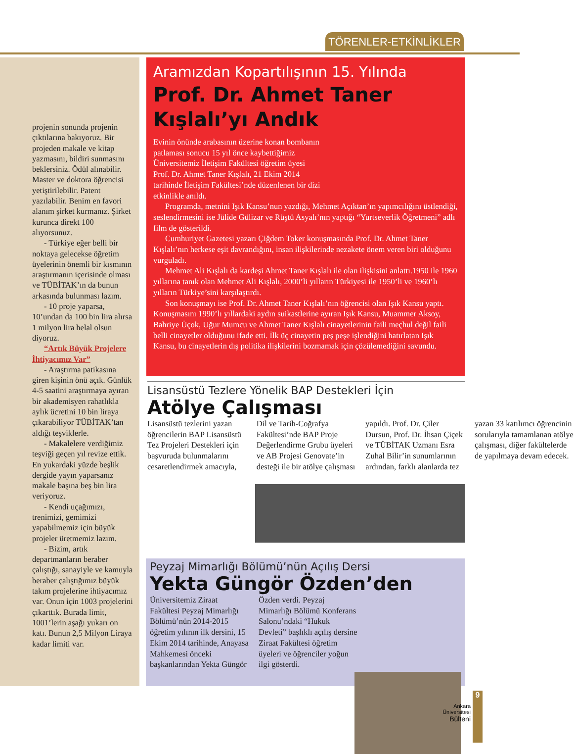TÖRENLER-ETKİNLİKLER
projenin sonunda projenin çıktılarına bakıyoruz. Bir projeden makale ve kitap yazmasını, bildiri sunmasını beklersiniz. Ödül alınabilir. Master ve doktora öğrencisi yetiştirilebilir. Patent yazılabilir. Benim en favori alanım şirket kurmanız. Şirket kurunca direkt 100 alıyorsunuz.
- Türkiye eğer belli bir noktaya gelecekse öğretim üyelerinin önemli bir kısmının araştırmanın içerisinde olması ve TÜBİTAK’ın da bunun arkasında bulunması lazım.
- 10 proje yaparsa, 10’undan da 100 bin lira alırsa 1 milyon lira helal olsun diyoruz.
“Artık Büyük Projelere İhtiyacımız Var”
- Araştırma patikasına giren kişinin önü açık. Günlük 4-5 saatini araştırmaya ayıran bir akademisyen rahatlıkla aylık ücretini 10 bin liraya çıkarabiliyor TÜBİTAK’tan aldığı teşviklerle.
- Makalelere verdiğimiz teşviği geçen yıl revize ettik. En yukardaki yüzde beşlik dergide yayın yaparsanız makale başına beş bin lira veriyoruz.
- Kendi uçağımızı, trenimizi, gemimizi yapabilmemiz için büyük projeler üretmemiz lazım.
- Bizim, artık departmanların beraber çalıştığı, sanayiyle ve kamuyla beraber çalıştığımız büyük takım projelerine ihtiyacımız var. Onun için 1003 projelerini çıkarttık. Burada limit, 1001’lerin aşağı yukarı on katı. Bunun 2,5 Milyon Liraya kadar limiti var.
Aramızdan Kopartılışının 15. Yılında
Prof. Dr. Ahmet Taner Kışlalı’yı Andık
Evinin önünde arabasının üzerine konan bombanın patlaması sonucu 15 yıl önce kaybettiğimiz Üniversitemiz İletişim Fakültesi öğretim üyesi Prof. Dr. Ahmet Taner Kışlalı, 21 Ekim 2014 tarihinde İletişim Fakültesi’nde düzenlenen bir dizi etkinlikle anıldı.
Programda, metnini Işık Kansu’nun yazdığı, Mehmet Açıktan’ın yapımcılığını üstlendiği, seslendirmesini ise Jülide Gülizar ve Rüştü Asyalı’nın yaptığı “Yurtseverlik Öğretmeni” adlı film de gösterildi.
Cumhuriyet Gazetesi yazarı Çiğdem Toker konuşmasında Prof. Dr. Ahmet Taner Kışlalı’nın herkese eşit davrandığını, insan ilişkilerinde nezakete önem veren biri olduğunu vurguladı.
Mehmet Ali Kışlalı da kardeşi Ahmet Taner Kışlalı ile olan ilişkisini anlattı.1950 ile 1960 yıllarına tanık olan Mehmet Ali Kışlalı, 2000’li yılların Türkiyesi ile 1950’li ve 1960’lı yılların Türkiye’sini karşılaştırdı.
Son konuşmayı ise Prof. Dr. Ahmet Taner Kışlalı’nın öğrencisi olan Işık Kansu yaptı. Konuşmasını 1990’lı yıllardaki aydın suikastlerine ayıran Işık Kansu, Muammer Aksoy, Bahriye Üçok, Uğur Mumcu ve Ahmet Taner Kışlalı cinayetlerinin faili meçhul değil faili belli cinayetler olduğunu ifade etti. İlk üç cinayetin peş peşe işlendiğini hatırlatan Işık Kansu, bu cinayetlerin dış politika ilişkilerini bozmamak için çözülemediğini savundu.
Lisansüstü Tezlere Yönelik BAP Destekleri İçin
Atölye Çalışması
Lisansüstü tezlerini yazan öğrencilerin BAP Lisansüstü Tez Projeleri Destekleri için başvuruda bulunmalarını cesaretlendirmek amacıyla, Dil ve Tarih-Coğrafya Fakültesi’nde BAP Proje Değerlendirme Grubu üyeleri ve AB Projesi Genovate’in desteği ile bir atölye çalışması yapıldı. Prof. Dr. Çiler Dursun, Prof. Dr. İhsan Çiçek ve TÜBİTAK Uzmanı Esra Zuhal Bilir’in sunumlarının ardından, farklı alanlarda tez yazan 33 katılımcı öğrencinin sorularıyla tamamlanan atölye çalışması, diğer fakültelerde de yapılmaya devam edecek.
Peyzaj Mimarlığı Bölümü’nün Açılış Dersi
Yekta Güngör Özden’den
Üniversitemiz Ziraat Fakültesi Peyzaj Mimarlığı Bölümü’nün 2014-2015 öğretim yılının ilk dersini, 15 Ekim 2014 tarihinde, Anayasa Mahkemesi önceki başkanlarından Yekta Güngör Özden verdi. Peyzaj Mimarlığı Bölümü Konferans Salonu’ndaki “Hukuk Devleti” başlıklı açılış dersine Ziraat Fakültesi öğretim üyeleri ve öğrenciler yoğun ilgi gösterdi.
9
Ankara Üniversitesi Bülteni